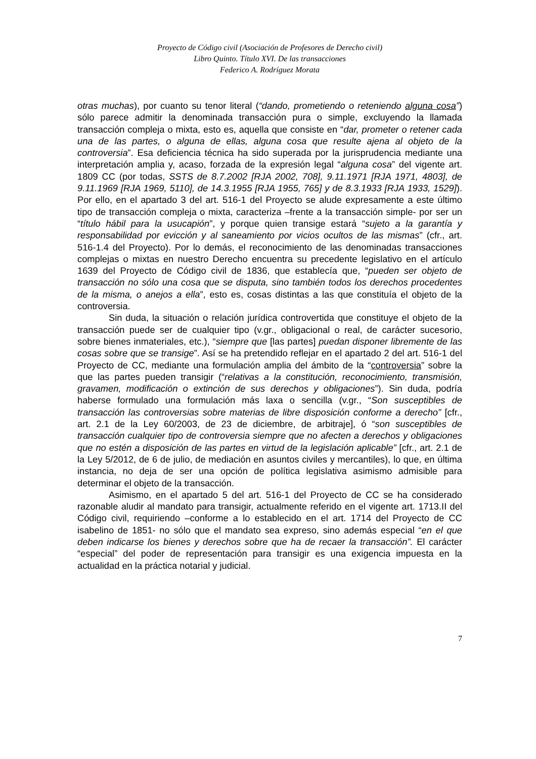Proyecto de Código civil (Asociación de Profesores de Derecho civil)
Libro Quinto. Título XVI. De las transacciones
Federico A. Rodríguez Morata
otras muchas), por cuanto su tenor literal (“dando, prometiendo o reteniendo alguna cosa”) sólo parece admitir la denominada transacción pura o simple, excluyendo la llamada transacción compleja o mixta, esto es, aquella que consiste en “dar, prometer o retener cada una de las partes, o alguna de ellas, alguna cosa que resulte ajena al objeto de la controversia”. Esa deficiencia técnica ha sido superada por la jurisprudencia mediante una interpretación amplia y, acaso, forzada de la expresión legal “alguna cosa” del vigente art. 1809 CC (por todas, SSTS de 8.7.2002 [RJA 2002, 708], 9.11.1971 [RJA 1971, 4803], de 9.11.1969 [RJA 1969, 5110], de 14.3.1955 [RJA 1955, 765] y de 8.3.1933 [RJA 1933, 1529]). Por ello, en el apartado 3 del art. 516-1 del Proyecto se alude expresamente a este último tipo de transacción compleja o mixta, caracteriza –frente a la transacción simple- por ser un “título hábil para la usucapión”, y porque quien transige estará “sujeto a la garantía y responsabilidad por evicción y al saneamiento por vicios ocultos de las mismas” (cfr., art. 516-1.4 del Proyecto). Por lo demás, el reconocimiento de las denominadas transacciones complejas o mixtas en nuestro Derecho encuentra su precedente legislativo en el artículo 1639 del Proyecto de Código civil de 1836, que establecía que, “pueden ser objeto de transacción no sólo una cosa que se disputa, sino también todos los derechos procedentes de la misma, o anejos a ella”, esto es, cosas distintas a las que constituía el objeto de la controversia.
Sin duda, la situación o relación jurídica controvertida que constituye el objeto de la transacción puede ser de cualquier tipo (v.gr., obligacional o real, de carácter sucesorio, sobre bienes inmateriales, etc.), “siempre que [las partes] puedan disponer libremente de las cosas sobre que se transige”. Así se ha pretendido reflejar en el apartado 2 del art. 516-1 del Proyecto de CC, mediante una formulación amplia del ámbito de la “controversia” sobre la que las partes pueden transigir (“relativas a la constitución, reconocimiento, transmisión, gravamen, modificación o extinción de sus derechos y obligaciones”). Sin duda, podría haberse formulado una formulación más laxa o sencilla (v.gr., “Son susceptibles de transacción las controversias sobre materias de libre disposición conforme a derecho” [cfr., art. 2.1 de la Ley 60/2003, de 23 de diciembre, de arbitraje], ó “son susceptibles de transacción cualquier tipo de controversia siempre que no afecten a derechos y obligaciones que no estén a disposición de las partes en virtud de la legislación aplicable” [cfr., art. 2.1 de la Ley 5/2012, de 6 de julio, de mediación en asuntos civiles y mercantiles), lo que, en última instancia, no deja de ser una opción de política legislativa asimismo admisible para determinar el objeto de la transacción.
Asimismo, en el apartado 5 del art. 516-1 del Proyecto de CC se ha considerado razonable aludir al mandato para transigir, actualmente referido en el vigente art. 1713.II del Código civil, requiriendo –conforme a lo establecido en el art. 1714 del Proyecto de CC isabelino de 1851- no sólo que el mandato sea expreso, sino además especial “en el que deben indicarse los bienes y derechos sobre que ha de recaer la transacción”. El carácter “especial” del poder de representación para transigir es una exigencia impuesta en la actualidad en la práctica notarial y judicial.
7